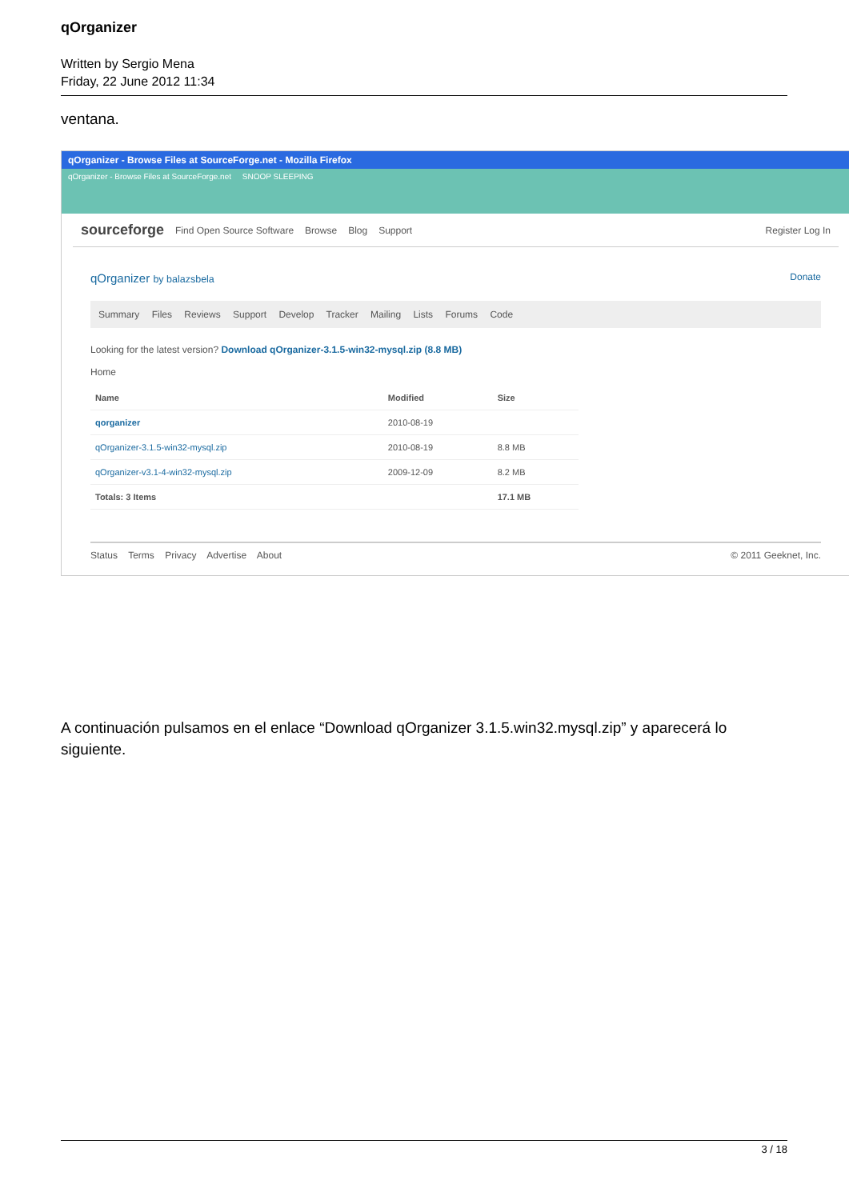qOrganizer
Written by Sergio Mena
Friday, 22 June 2012 11:34
ventana.
qOrganizer - Browse Files at SourceForge.net - Mozilla Firefox
qOrganizer - Browse Files at SourceForge.net SNOOP SLEEPING
sourceforge Find Open Source Software Browse Blog Support Register Log In
qOrganizer by balazsbela Donate
Summary Files Reviews Support Develop Tracker Mailing Lists Forums Code
Looking for the latest version? Download qOrganizer-3.1.5-win32-mysql.zip (8.8 MB)
Home
| Name | Modified | Size |
| --- | --- | --- |
| qorganizer | 2010-08-19 | |
| qOrganizer-3.1.5-win32-mysql.zip | 2010-08-19 | 8.8 MB |
| qOrganizer-v3.1-4-win32-mysql.zip | 2009-12-09 | 8.2 MB |
| Totals: 3 Items | | 17.1 MB |
Status Terms Privacy Advertise About © 2011 Geeknet, Inc.
A continuación pulsamos en el enlace “Download qOrganizer 3.1.5.win32.mysql.zip” y aparecerá lo siguiente.
3 / 18